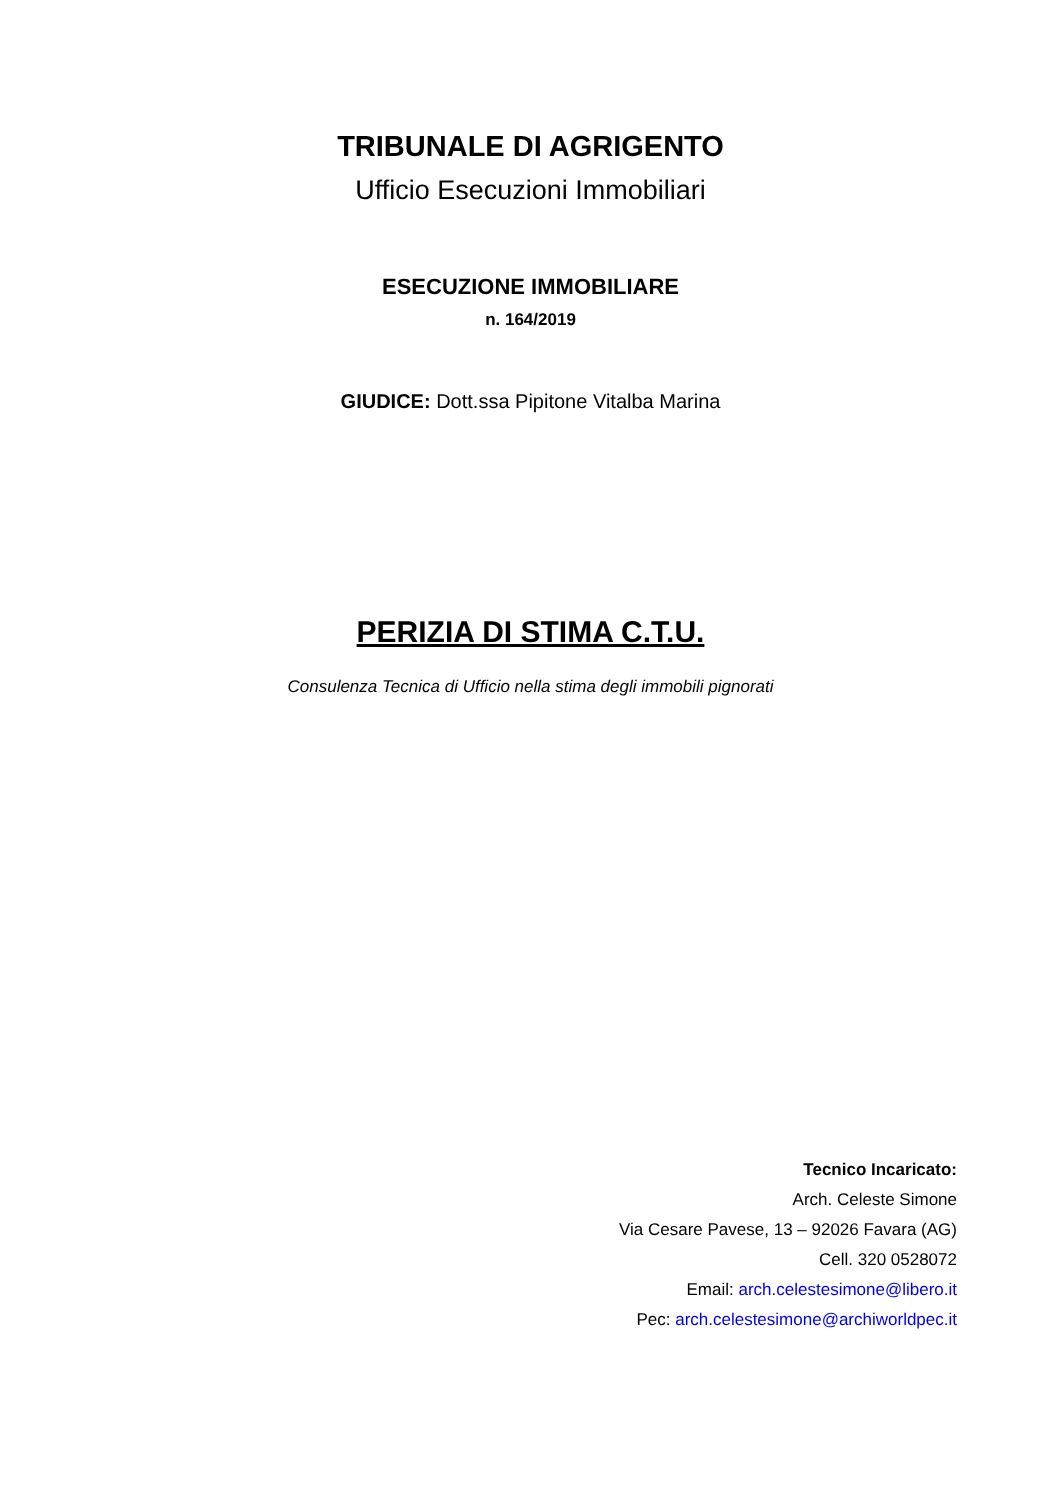TRIBUNALE DI AGRIGENTO
Ufficio Esecuzioni Immobiliari
ESECUZIONE IMMOBILIARE
n. 164/2019
GIUDICE: Dott.ssa Pipitone Vitalba Marina
PERIZIA DI STIMA C.T.U.
Consulenza Tecnica di Ufficio nella stima degli immobili pignorati
Tecnico Incaricato:
Arch. Celeste Simone
Via Cesare Pavese, 13 – 92026 Favara (AG)
Cell. 320 0528072
Email: arch.celestesimone@libero.it
Pec: arch.celestesimone@archiworldpec.it